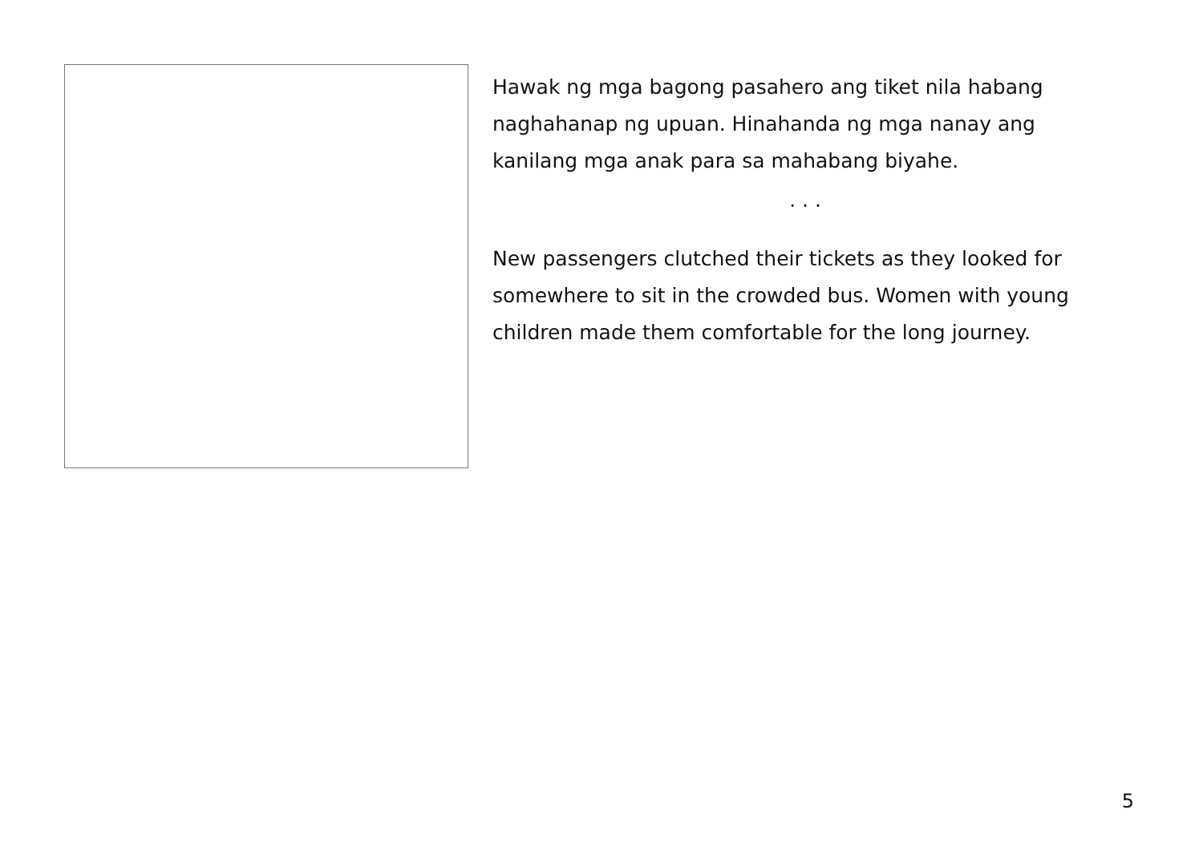Hawak ng mga bagong pasahero ang tiket nila habang naghahanap ng upuan. Hinahanda ng mga nanay ang kanilang mga anak para sa mahabang biyahe.
· · ·
New passengers clutched their tickets as they looked for somewhere to sit in the crowded bus. Women with young children made them comfortable for the long journey.
5